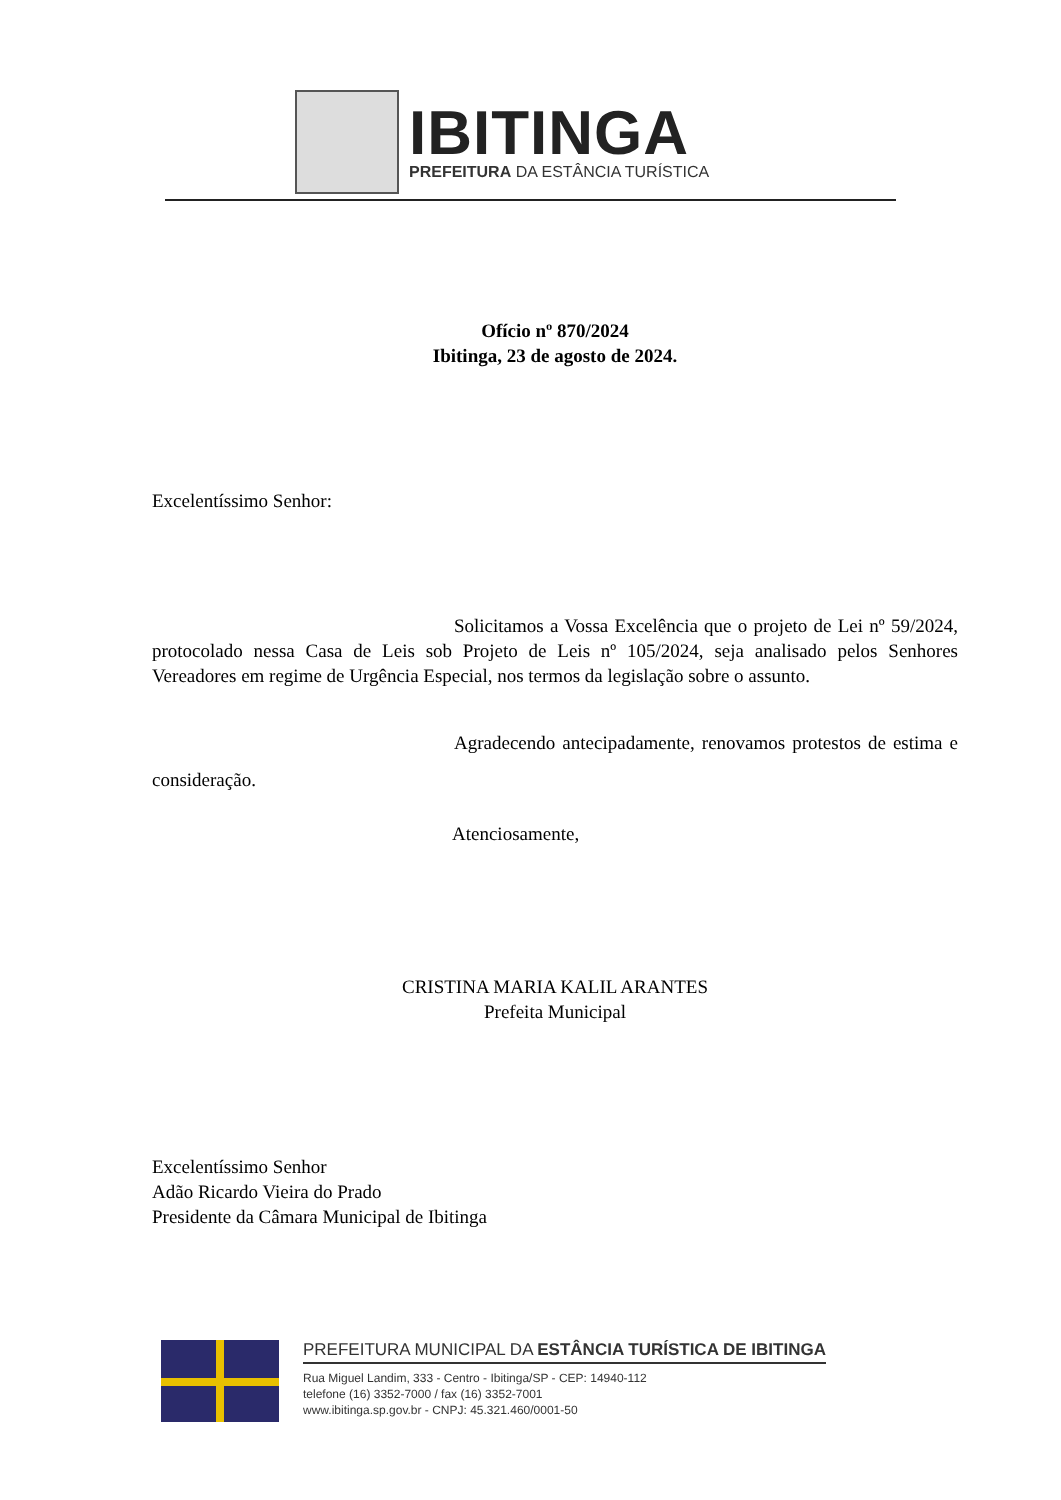IBITINGA
PREFEITURA DA ESTÂNCIA TURÍSTICA
Ofício nº 870/2024
Ibitinga, 23 de agosto de 2024.
Excelentíssimo Senhor:
Solicitamos a Vossa Excelência que o projeto de Lei nº 59/2024, protocolado nessa Casa de Leis sob Projeto de Leis nº 105/2024, seja analisado pelos Senhores Vereadores em regime de Urgência Especial, nos termos da legislação sobre o assunto.
Agradecendo antecipadamente, renovamos protestos de estima e consideração.
Atenciosamente,
CRISTINA MARIA KALIL ARANTES
Prefeita Municipal
Excelentíssimo Senhor
Adão Ricardo Vieira do Prado
Presidente da Câmara Municipal de Ibitinga
PREFEITURA MUNICIPAL DA ESTÂNCIA TURÍSTICA DE IBITINGA
Rua Miguel Landim, 333 - Centro - Ibitinga/SP - CEP: 14940-112
telefone (16) 3352-7000 / fax (16) 3352-7001
www.ibitinga.sp.gov.br - CNPJ: 45.321.460/0001-50